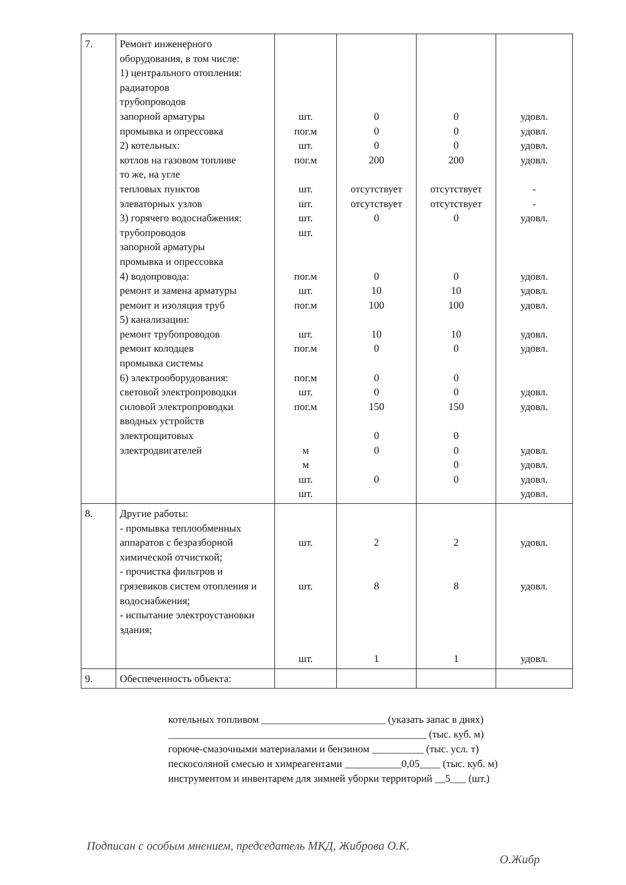| 7. | Ремонт инженерного оборудования, в том числе: 1) центрального отопления: радиаторов трубопроводов запорной арматуры промывка и опрессовка 2) котельных: котлов на газовом топливе то же, на угле тепловых пунктов элеваторных узлов 3) горячего водоснабжения: трубопроводов запорной арматуры промывка и опрессовка 4) водопровода: ремонт и замена арматуры ремонт и изоляция труб 5) канализации: ремонт трубопроводов ремонт колодцев промывка системы 6) электрооборудования: световой электропроводки силовой электропроводки вводных устройств электрощитовых электродвигателей | шт. пог.м шт. пог.м шт. шт. шт. шт. пог.м шт. пог.м шт. пог.м пог.м шт. пог.м м м шт. шт. | 0 0 0 200 отсутствует отсутствует 0 0 10 100 10 0 0 0 150 0 0 0 | 0 0 0 200 отсутствует отсутствует 0 0 10 100 10 0 0 0 150 0 0 0 0 | удовл. удовл. удовл. удовл. - - удовл. удовл. удовл. удовл. удовл. удовл. удовл. удовл. удовл. удовл. удовл. удовл. |
| 8. | Другие работы: - промывка теплообменных аппаратов с безразборной химической отчисткой; - прочистка фильтров и грязевиков систем отопления и водоснабжения; - испытание электроустановки здания; | шт. шт. шт. | 2 8 1 | 2 8 1 | удовл. удовл. удовл. |
| 9. | Обеспеченность объекта: | | | | |
котельных топливом ________________________ (указать запас в днях)
__________________________________________________ (тыс. куб. м)
горюче-смазочными материалами и бензином __________ (тыс. усл. т)
пескосоляной смесью и химреагентами ___________0,05____ (тыс. куб. м)
инструментом и инвентарем для зимней уборки территорий __5___ (шт.)
Подписан с особым мнением, председатель МКД, Жибровa О.К.
О.Жибр